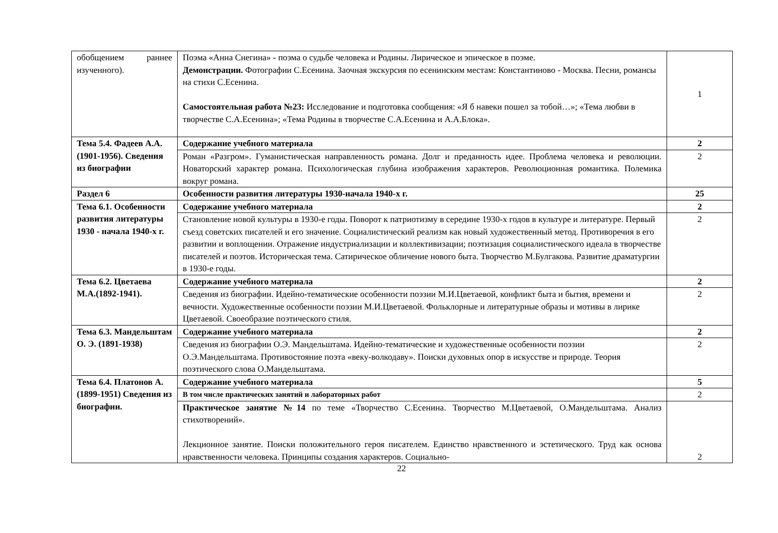| обобщением раннее изученного). | Поэма «Анна Снегина» - поэма о судьбе человека и Родины. Лирическое и эпическое в поэме. Демонстрации. Фотографии С.Есенина. Заочная экскурсия по есенинским местам: Константиново - Москва. Песни, романсы на стихи С.Есенина. Самостоятельная работа №23: Исследование и подготовка сообщения: «Я б навеки пошел за тобой…»; «Тема любви в творчестве С.А.Есенина»; «Тема Родины в творчестве С.А.Есенина и А.А.Блока». | 1 |
| Тема 5.4. Фадеев А.А. (1901-1956). Сведения из биографии | Содержание учебного материала | 2 |
| | Роман «Разгром». Гуманистическая направленность романа. Долг и преданность идее. Проблема человека и революции. Новаторский характер романа. Психологическая глубина изображения характеров. Революционная романтика. Полемика вокруг романа. | 2 |
| Раздел 6 | Особенности развития литературы 1930-начала 1940-х г. | 25 |
| Тема 6.1. Особенности развития литературы 1930 - начала 1940-х г. | Содержание учебного материала | 2 |
| | Становление новой культуры в 1930-е годы. Поворот к патриотизму в середине 1930-х годов в культуре и литературе. Первый съезд советских писателей и его значение. Социалистический реализм как новый художественный метод. Противоречия в его развитии и воплощении. Отражение индустриализации и коллективизации; поэтизация социалистического идеала в творчестве писателей и поэтов. Историческая тема. Сатирическое обличение нового быта. Творчество М.Булгакова. Развитие драматургии в 1930-е годы. | 2 |
| Тема 6.2. Цветаева М.А.(1892-1941). | Содержание учебного материала | 2 |
| | Сведения из биографии. Идейно-тематические особенности поэзии М.И.Цветаевой, конфликт быта и бытия, времени и вечности. Художественные особенности поэзии М.И.Цветаевой. Фольклорные и литературные образы и мотивы в лирике Цветаевой. Своеобразие поэтического стиля. | 2 |
| Тема 6.3. Мандельштам О. Э. (1891-1938) | Содержание учебного материала | 2 |
| | Сведения из биографии О.Э. Мандельштама. Идейно-тематические и художественные особенности поэзии О.Э.Мандельштама. Противостояние поэта «веку-волкодаву». Поиски духовных опор в искусстве и природе. Теория поэтического слова О.Мандельштама. | 2 |
| Тема 6.4. Платонов А.(1899-1951) Сведения из биографии. | Содержание учебного материала | 5 |
| | В том числе практических занятий и лабораторных работ | 2 |
| | Практическое занятие №14 по теме «Творчество С.Есенина. Творчество М.Цветаевой, О.Мандельштама. Анализ стихотворений». Лекционное занятие. Поиски положительного героя писателем. Единство нравственного и эстетического. Труд как основа нравственности человека. Принципы создания характеров. Социально- | 2 |
22